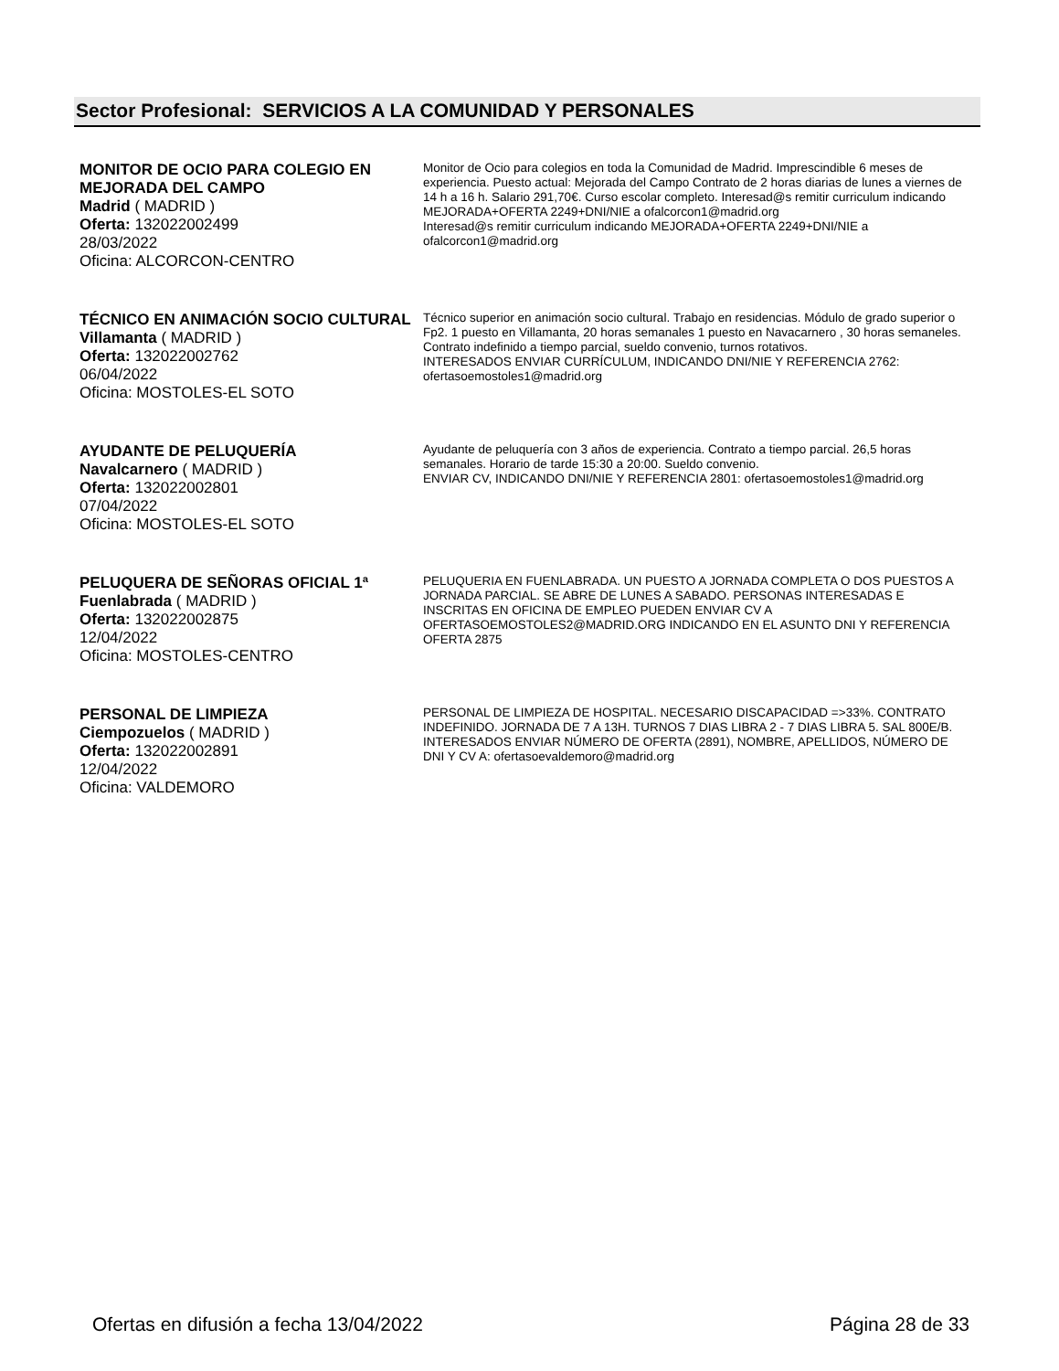Sector Profesional: SERVICIOS A LA COMUNIDAD Y PERSONALES
MONITOR DE OCIO PARA COLEGIO EN MEJORADA DEL CAMPO
Madrid ( MADRID )
Oferta: 132022002499
28/03/2022
Oficina: ALCORCON-CENTRO
Monitor de Ocio para colegios en toda la Comunidad de Madrid. Imprescindible 6 meses de experiencia. Puesto actual: Mejorada del Campo Contrato de 2 horas diarias de lunes a viernes de 14 h a 16 h. Salario 291,70€. Curso escolar completo. Interesad@s remitir curriculum indicando MEJORADA+OFERTA 2249+DNI/NIE a ofalcorcon1@madrid.org
Interesad@s remitir curriculum indicando MEJORADA+OFERTA 2249+DNI/NIE a ofalcorcon1@madrid.org
TÉCNICO EN ANIMACIÓN SOCIO CULTURAL
Villamanta ( MADRID )
Oferta: 132022002762
06/04/2022
Oficina: MOSTOLES-EL SOTO
Técnico superior en animación socio cultural. Trabajo en residencias. Módulo de grado superior o Fp2. 1 puesto en Villamanta, 20 horas semanales 1 puesto en Navacarnero , 30 horas semaneles. Contrato indefinido a tiempo parcial, sueldo convenio, turnos rotativos.
INTERESADOS ENVIAR CURRÍCULUM, INDICANDO DNI/NIE Y REFERENCIA 2762: ofertasoemostoles1@madrid.org
AYUDANTE DE PELUQUERÍA
Navalcarnero ( MADRID )
Oferta: 132022002801
07/04/2022
Oficina: MOSTOLES-EL SOTO
Ayudante de peluquería con 3 años de experiencia. Contrato a tiempo parcial. 26,5 horas semanales. Horario de tarde 15:30 a 20:00. Sueldo convenio.
ENVIAR CV, INDICANDO DNI/NIE Y REFERENCIA 2801: ofertasoemostoles1@madrid.org
PELUQUERA DE SEÑORAS OFICIAL 1ª
Fuenlabrada ( MADRID )
Oferta: 132022002875
12/04/2022
Oficina: MOSTOLES-CENTRO
PELUQUERIA EN FUENLABRADA. UN PUESTO A JORNADA COMPLETA O DOS PUESTOS A JORNADA PARCIAL. SE ABRE DE LUNES A SABADO. PERSONAS INTERESADAS E INSCRITAS EN OFICINA DE EMPLEO PUEDEN ENVIAR CV A OFERTASOEMOSTOLES2@MADRID.ORG INDICANDO EN EL ASUNTO DNI Y REFERENCIA OFERTA 2875
PERSONAL DE LIMPIEZA
Ciempozuelos ( MADRID )
Oferta: 132022002891
12/04/2022
Oficina: VALDEMORO
PERSONAL DE LIMPIEZA DE HOSPITAL. NECESARIO DISCAPACIDAD =>33%. CONTRATO INDEFINIDO. JORNADA DE 7 A 13H. TURNOS 7 DIAS LIBRA 2 - 7 DIAS LIBRA 5. SAL 800E/B.
INTERESADOS ENVIAR NÚMERO DE OFERTA (2891), NOMBRE, APELLIDOS, NÚMERO DE DNI Y CV A: ofertasoevaldemoro@madrid.org
Ofertas en difusión a fecha 13/04/2022 Página 28 de 33